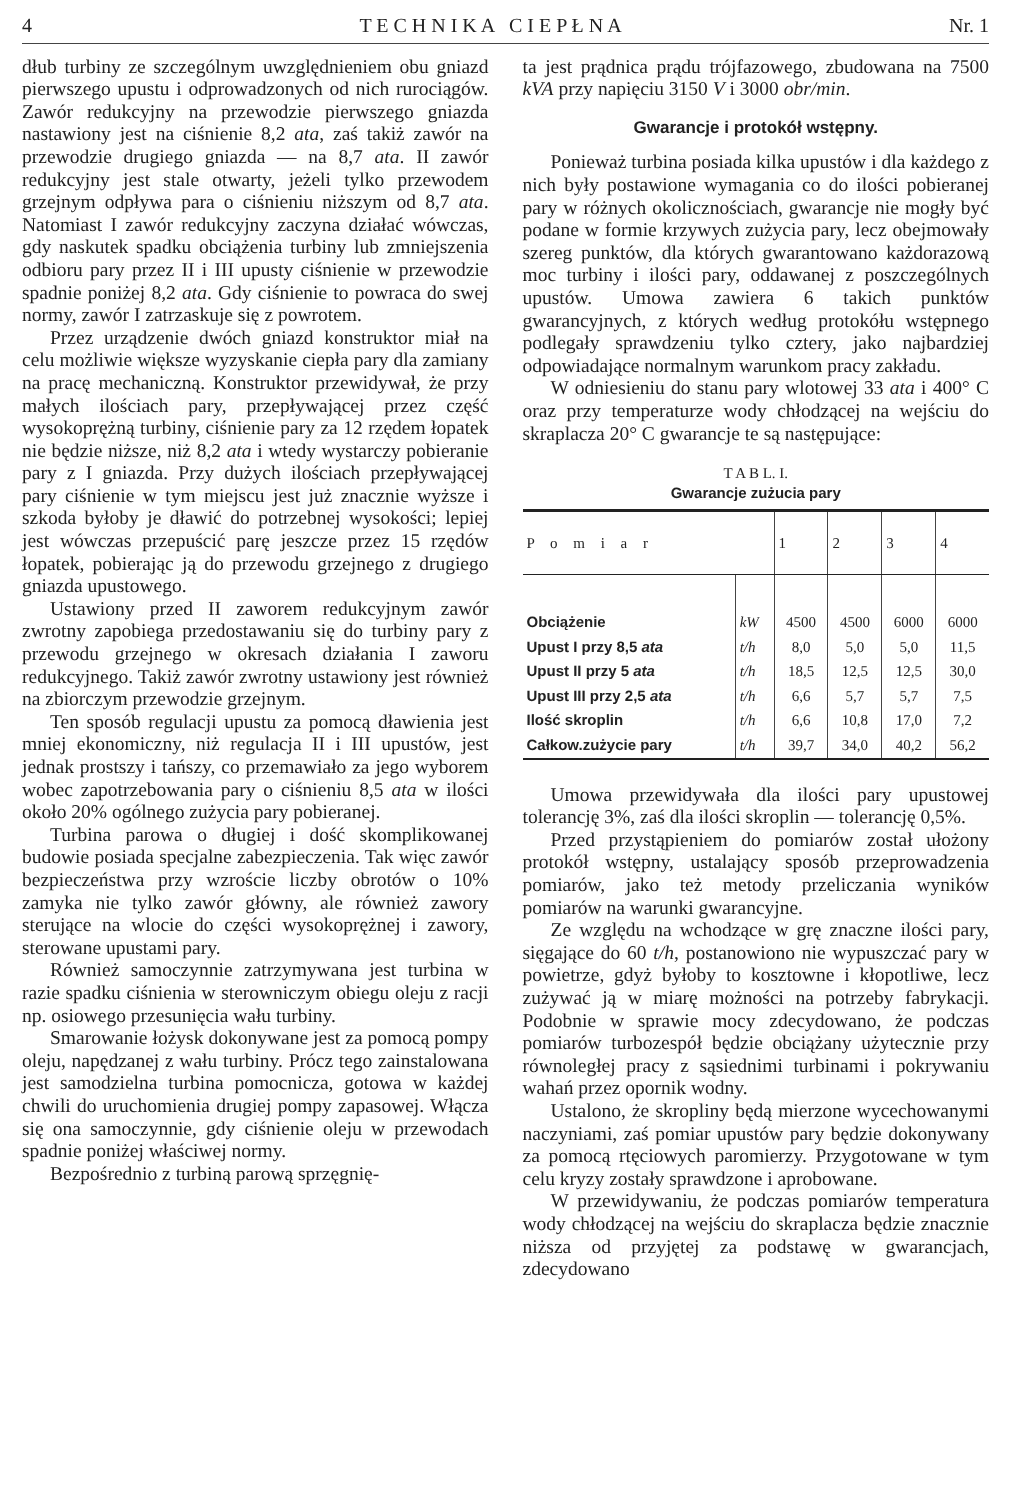4 T E C H N I K A C I E P Ł N A Nr. 1
dłub turbiny ze szczególnym uwzględnieniem obu gniazd pierwszego upustu i odprowadzonych od nich rurociągów. Zawór redukcyjny na przewodzie pierwszego gniazda nastawiony jest na ciśnienie 8,2 ata, zaś takiż zawór na przewodzie drugiego gniazda — na 8,7 ata. II zawór redukcyjny jest stale otwarty, jeżeli tylko przewodem grzejnym odpływa para o ciśnieniu niższym od 8,7 ata. Natomiast I zawór redukcyjny zaczyna działać wówczas, gdy naskutek spadku obciążenia turbiny lub zmniejszenia odbioru pary przez II i III upusty ciśnienie w przewodzie spadnie poniżej 8,2 ata. Gdy ciśnienie to powraca do swej normy, zawór I zatrzaskuje się z powrotem.
Przez urządzenie dwóch gniazd konstruktor miał na celu możliwie większe wyzyskanie ciepła pary dla zamiany na pracę mechaniczną. Konstruktor przewidywał, że przy małych ilościach pary, przepływającej przez część wysokoprężną turbiny, ciśnienie pary za 12 rzędem łopatek nie będzie niższe, niż 8,2 ata i wtedy wystarczy pobieranie pary z I gniazda. Przy dużych ilościach przepływającej pary ciśnienie w tym miejscu jest już znacznie wyższe i szkoda byłoby je dławić do potrzebnej wysokości; lepiej jest wówczas przepuścić parę jeszcze przez 15 rzędów łopatek, pobierając ją do przewodu grzejnego z drugiego gniazda upustowego.
Ustawiony przed II zaworem redukcyjnym zawór zwrotny zapobiega przedostawaniu się do turbiny pary z przewodu grzejnego w okresach działania I zaworu redukcyjnego. Takiż zawór zwrotny ustawiony jest również na zbiorczym przewodzie grzejnym.
Ten sposób regulacji upustu za pomocą dławienia jest mniej ekonomiczny, niż regulacja II i III upustów, jest jednak prostszy i tańszy, co przemawiało za jego wyborem wobec zapotrzebowania pary o ciśnieniu 8,5 ata w ilości około 20% ogólnego zużycia pary pobieranej.
Turbina parowa o długiej i dość skomplikowanej budowie posiada specjalne zabezpieczenia. Tak więc zawór bezpieczeństwa przy wzroście liczby obrotów o 10% zamyka nie tylko zawór główny, ale również zawory sterujące na wlocie do części wysokoprężnej i zawory, sterowane upustami pary.
Również samoczynnie zatrzymywana jest turbina w razie spadku ciśnienia w sterowniczym obiegu oleju z racji np. osiowego przesunięcia wału turbiny.
Smarowanie łożysk dokonywane jest za pomocą pompy oleju, napędzanej z wału turbiny. Prócz tego zainstalowana jest samodzielna turbina pomocnicza, gotowa w każdej chwili do uruchomienia drugiej pompy zapasowej. Włącza się ona samoczynnie, gdy ciśnienie oleju w przewodach spadnie poniżej właściwej normy.
Bezpośrednio z turbiną parową sprzęgnię-
ta jest prądnica prądu trójfazowego, zbudowana na 7500 kVA przy napięciu 3150 V i 3000 obr/min.
Gwarancje i protokół wstępny.
Ponieważ turbina posiada kilka upustów i dla każdego z nich były postawione wymagania co do ilości pobieranej pary w różnych okolicznościach, gwarancje nie mogły być podane w formie krzywych zużycia pary, lecz obejmowały szereg punktów, dla których gwarantowano każdorazową moc turbiny i ilości pary, oddawanej z poszczególnych upustów. Umowa zawiera 6 takich punktów gwarancyjnych, z których według protokółu wstępnego podlegały sprawdzeniu tylko cztery, jako najbardziej odpowiadające normalnym warunkom pracy zakładu.
W odniesieniu do stanu pary wlotowej 33 ata i 400° C oraz przy temperaturze wody chłodzącej na wejściu do skraplacza 20° C gwarancje te są następujące:
T A B L. I.
Gwarancje zużucia pary
| P o m i a r | | 1 | 2 | 3 | 4 |
| --- | --- | --- | --- | --- | --- |
| Obciążenie | kW | 4500 | 4500 | 6000 | 6000 |
| Upust I przy 8,5 ata | t/h | 8,0 | 5,0 | 5,0 | 11,5 |
| Upust II przy 5 ata | t/h | 18,5 | 12,5 | 12,5 | 30,0 |
| Upust III przy 2,5 ata | t/h | 6,6 | 5,7 | 5,7 | 7,5 |
| Ilość skroplin | t/h | 6,6 | 10,8 | 17,0 | 7,2 |
| Całkow.zużycie pary | t/h | 39,7 | 34,0 | 40,2 | 56,2 |
Umowa przewidywała dla ilości pary upustowej tolerancję 3%, zaś dla ilości skroplin — tolerancję 0,5%.
Przed przystąpieniem do pomiarów został ułożony protokół wstępny, ustalający sposób przeprowadzenia pomiarów, jako też metody przeliczania wyników pomiarów na warunki gwarancyjne.
Ze względu na wchodzące w grę znaczne ilości pary, sięgające do 60 t/h, postanowiono nie wypuszczać pary w powietrze, gdyż byłoby to kosztowne i kłopotliwe, lecz zużywać ją w miarę możności na potrzeby fabrykacji. Podobnie w sprawie mocy zdecydowano, że podczas pomiarów turbozespół będzie obciążany użytecznie przy równoległej pracy z sąsiednimi turbinami i pokrywaniu wahań przez opornik wodny.
Ustalono, że skropliny będą mierzone wycechowanymi naczyniami, zaś pomiar upustów pary będzie dokonywany za pomocą rtęciowych paromierzy. Przygotowane w tym celu kryzy zostały sprawdzone i aprobowane.
W przewidywaniu, że podczas pomiarów temperatura wody chłodzącej na wejściu do skraplacza będzie znacznie niższa od przyjętej za podstawę w gwarancjach, zdecydowano